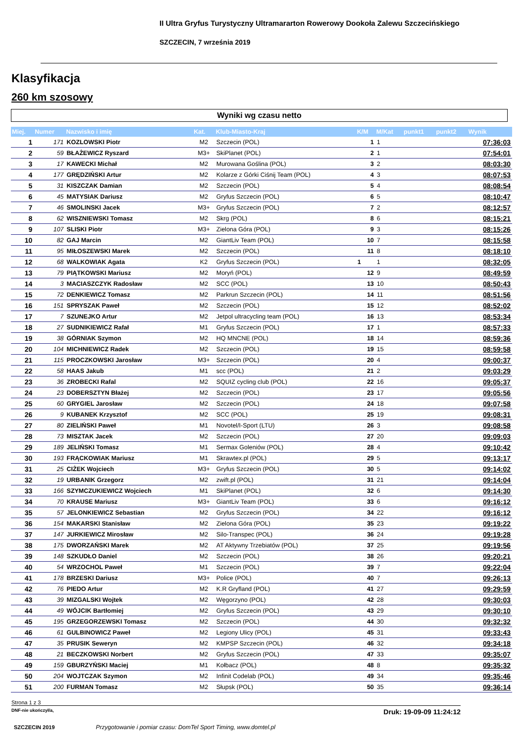II Ultra Gryfus Turystyczny Ultramararton Rowerowy Dookoła Zalewu Szczecińskiego
SZCZECIN, 7 września 2019
Klasyfikacja
260 km szosowy
Wyniki wg czasu netto
| Miej. | Numer | Nazwisko i imię | Kat. | Klub-Miasto-Kraj | K/M | M/Kat | punkt1 | punkt2 | Wynik |
| --- | --- | --- | --- | --- | --- | --- | --- | --- | --- |
| 1 | 171 | KOZLOWSKI Piotr | M2 | Szczecin (POL) | 1 | 1 | | | 07:36:03 |
| 2 | 59 | BŁAŻEWICZ Ryszard | M3+ | SkiPlanet (POL) | 2 | 1 | | | 07:54:01 |
| 3 | 17 | KAWECKI Michał | M2 | Murowana Goślina (POL) | 3 | 2 | | | 08:03:30 |
| 4 | 177 | GRĘDZIŃSKI Artur | M2 | Kolarze z Górki Ciśnij Team (POL) | 4 | 3 | | | 08:07:53 |
| 5 | 31 | KISZCZAK Damian | M2 | Szczecin (POL) | 5 | 4 | | | 08:08:54 |
| 6 | 45 | MATYSIAK Dariusz | M2 | Gryfus Szczecin (POL) | 6 | 5 | | | 08:10:47 |
| 7 | 46 | SMOLINSKI Jacek | M3+ | Gryfus Szczecin (POL) | 7 | 2 | | | 08:12:57 |
| 8 | 62 | WISZNIEWSKI Tomasz | M2 | Skrg (POL) | 8 | 6 | | | 08:15:21 |
| 9 | 107 | SLISKI Piotr | M3+ | Zielona Góra (POL) | 9 | 3 | | | 08:15:26 |
| 10 | 82 | GAJ Marcin | M2 | GiantLiv Team (POL) | 10 | 7 | | | 08:15:58 |
| 11 | 95 | MIŁOSZEWSKI Marek | M2 | Szczecin (POL) | 11 | 8 | | | 08:18:10 |
| 12 | 68 | WALKOWIAK Agata | K2 | Gryfus Szczecin (POL) | 1 | 1 | | | 08:32:05 |
| 13 | 79 | PIĄTKOWSKI Mariusz | M2 | Moryń (POL) | 12 | 9 | | | 08:49:59 |
| 14 | 3 | MACIASZCZYK Radosław | M2 | SCC (POL) | 13 | 10 | | | 08:50:43 |
| 15 | 72 | DENKIEWICZ Tomasz | M2 | Parkrun Szczecin (POL) | 14 | 11 | | | 08:51:56 |
| 16 | 151 | SPRYSZAK Paweł | M2 | Szczecin (POL) | 15 | 12 | | | 08:52:02 |
| 17 | 7 | SZUNEJKO Artur | M2 | Jetpol ultracycling team (POL) | 16 | 13 | | | 08:53:34 |
| 18 | 27 | SUDNIKIEWICZ Rafał | M1 | Gryfus Szczecin (POL) | 17 | 1 | | | 08:57:33 |
| 19 | 38 | GÓRNIAK Szymon | M2 | HQ MNCNE (POL) | 18 | 14 | | | 08:59:36 |
| 20 | 104 | MICHNIEWICZ Radek | M2 | Szczecin (POL) | 19 | 15 | | | 08:59:58 |
| 21 | 115 | PROCZKOWSKI Jarosław | M3+ | Szczecin (POL) | 20 | 4 | | | 09:00:37 |
| 22 | 58 | HAAS Jakub | M1 | scc (POL) | 21 | 2 | | | 09:03:29 |
| 23 | 36 | ZROBECKI Rafal | M2 | SQUIZ cycling club (POL) | 22 | 16 | | | 09:05:37 |
| 24 | 23 | DOBERSZTYN Błażej | M2 | Szczecin (POL) | 23 | 17 | | | 09:05:56 |
| 25 | 60 | GRYGIEL Jarosław | M2 | Szczecin (POL) | 24 | 18 | | | 09:07:58 |
| 26 | 9 | KUBANEK Krzysztof | M2 | SCC (POL) | 25 | 19 | | | 09:08:31 |
| 27 | 80 | ZIELIŃSKI Paweł | M1 | Novotel/I-Sport (LTU) | 26 | 3 | | | 09:08:58 |
| 28 | 73 | MISZTAK Jacek | M2 | Szczecin (POL) | 27 | 20 | | | 09:09:03 |
| 29 | 189 | JELIŃSKI Tomasz | M1 | Sermax Goleniów (POL) | 28 | 4 | | | 09:10:42 |
| 30 | 193 | FRĄCKOWIAK Mariusz | M1 | Skrawtex.pl (POL) | 29 | 5 | | | 09:13:17 |
| 31 | 25 | CIŻEK Wojciech | M3+ | Gryfus Szczecin (POL) | 30 | 5 | | | 09:14:02 |
| 32 | 19 | URBANIK Grzegorz | M2 | zwift.pl (POL) | 31 | 21 | | | 09:14:04 |
| 33 | 166 | SZYMCZUKIEWICZ Wojciech | M1 | SkiPlanet (POL) | 32 | 6 | | | 09:14:30 |
| 34 | 70 | KRAUSE Mariusz | M3+ | GiantLiv Team (POL) | 33 | 6 | | | 09:16:12 |
| 35 | 57 | JELONKIEWICZ Sebastian | M2 | Gryfus Szczecin (POL) | 34 | 22 | | | 09:16:12 |
| 36 | 154 | MAKARSKI Stanisław | M2 | Zielona Góra (POL) | 35 | 23 | | | 09:19:22 |
| 37 | 147 | JURKIEWICZ Mirosław | M2 | Silo-Transpec (POL) | 36 | 24 | | | 09:19:28 |
| 38 | 175 | DWORZAŃSKI Marek | M2 | AT Aktywny Trzebiatów (POL) | 37 | 25 | | | 09:19:56 |
| 39 | 148 | SZKUDŁO Daniel | M2 | Szczecin (POL) | 38 | 26 | | | 09:20:21 |
| 40 | 54 | WRZOCHOL Paweł | M1 | Szczecin (POL) | 39 | 7 | | | 09:22:04 |
| 41 | 178 | BRZESKI Dariusz | M3+ | Police (POL) | 40 | 7 | | | 09:26:13 |
| 42 | 76 | PIEDO Artur | M2 | K.R Gryfland (POL) | 41 | 27 | | | 09:29:59 |
| 43 | 39 | MIZGALSKI Wojtek | M2 | Węgorzyno (POL) | 42 | 28 | | | 09:30:03 |
| 44 | 49 | WÓJCIK Bartłomiej | M2 | Gryfus Szczecin (POL) | 43 | 29 | | | 09:30:10 |
| 45 | 195 | GRZEGORZEWSKI Tomasz | M2 | Szczecin (POL) | 44 | 30 | | | 09:32:32 |
| 46 | 61 | GULBINOWICZ Paweł | M2 | Legiony Ulicy (POL) | 45 | 31 | | | 09:33:43 |
| 47 | 35 | PRUSIK Seweryn | M2 | KMPSP Szczecin (POL) | 46 | 32 | | | 09:34:18 |
| 48 | 21 | BECZKOWSKI Norbert | M2 | Gryfus Szczecin (POL) | 47 | 33 | | | 09:35:07 |
| 49 | 159 | GBURZYŃSKI Maciej | M1 | Kołbacz (POL) | 48 | 8 | | | 09:35:32 |
| 50 | 204 | WOJTCZAK Szymon | M2 | Infinit Codelab (POL) | 49 | 34 | | | 09:35:46 |
| 51 | 200 | FURMAN Tomasz | M2 | Słupsk (POL) | 50 | 35 | | | 09:36:14 |
Strona 1 z 3
DNF-nie ukończył/a, Druk: 19-09-09 11:24:12
SZCZECIN 2019 Przygotowanie i pomiar czasu: DomTel Sport Timing, www.domtel.pl